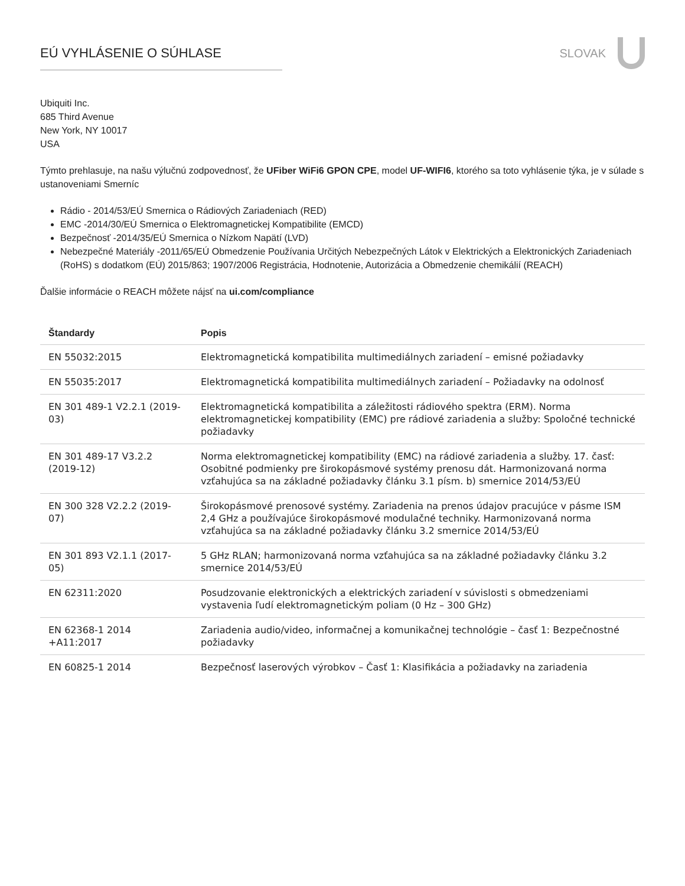EÚ VYHLÁSENIE O SÚHLASE SLOVAK
Ubiquiti Inc.
685 Third Avenue
New York, NY 10017
USA
Týmto prehlasuje, na našu výlučnú zodpovednosť, že UFiber WiFi6 GPON CPE, model UF-WIFI6, ktorého sa toto vyhlásenie týka, je v súlade s ustanoveniami Smerníc
Rádio - 2014/53/EÚ Smernica o Rádiových Zariadeniach (RED)
EMC -2014/30/EÚ Smernica o Elektromagnetickej Kompatibilite (EMCD)
Bezpečnosť -2014/35/EÚ Smernica o Nízkom Napätí (LVD)
Nebezpečné Materiály -2011/65/EÚ Obmedzenie Používania Určitých Nebezpečných Látok v Elektrických a Elektronických Zariadeniach (RoHS) s dodatkom (EÚ) 2015/863; 1907/2006 Registrácia, Hodnotenie, Autorizácia a Obmedzenie chemikálií (REACH)
Ďalšie informácie o REACH môžete nájsť na ui.com/compliance
| Štandardy | Popis |
| --- | --- |
| EN 55032:2015 | Elektromagnetická kompatibilita multimediálnych zariadení – emisné požiadavky |
| EN 55035:2017 | Elektromagnetická kompatibilita multimediálnych zariadení – Požiadavky na odolnosť |
| EN 301 489-1 V2.2.1 (2019-03) | Elektromagnetická kompatibilita a záležitosti rádiového spektra (ERM). Norma elektromagnetickej kompatibility (EMC) pre rádiové zariadenia a služby: Spoločné technické požiadavky |
| EN 301 489-17 V3.2.2 (2019-12) | Norma elektromagnetickej kompatibility (EMC) na rádiové zariadenia a služby. 17. časť: Osobitné podmienky pre širokopásmové systémy prenosu dát. Harmonizovaná norma vzťahujúca sa na základné požiadavky článku 3.1 písm. b) smernice 2014/53/EÚ |
| EN 300 328 V2.2.2 (2019-07) | Širokopásmové prenosové systémy. Zariadenia na prenos údajov pracujúce v pásme ISM 2,4 GHz a používajúce širokopásmové modulačné techniky. Harmonizovaná norma vzťahujúca sa na základné požiadavky článku 3.2 smernice 2014/53/EÚ |
| EN 301 893 V2.1.1 (2017-05) | 5 GHz RLAN; harmonizovaná norma vzťahujúca sa na základné požiadavky článku 3.2 smernice 2014/53/EÚ |
| EN 62311:2020 | Posudzovanie elektronických a elektrických zariadení v súvislosti s obmedzeniami vystavenia ľudí elektromagnetickým poliam (0 Hz – 300 GHz) |
| EN 62368-1 2014 +A11:2017 | Zariadenia audio/video, informačnej a komunikačnej technológie – časť 1: Bezpečnostné požiadavky |
| EN 60825-1 2014 | Bezpečnosť laserových výrobkov – Časť 1: Klasifikácia a požiadavky na zariadenia |